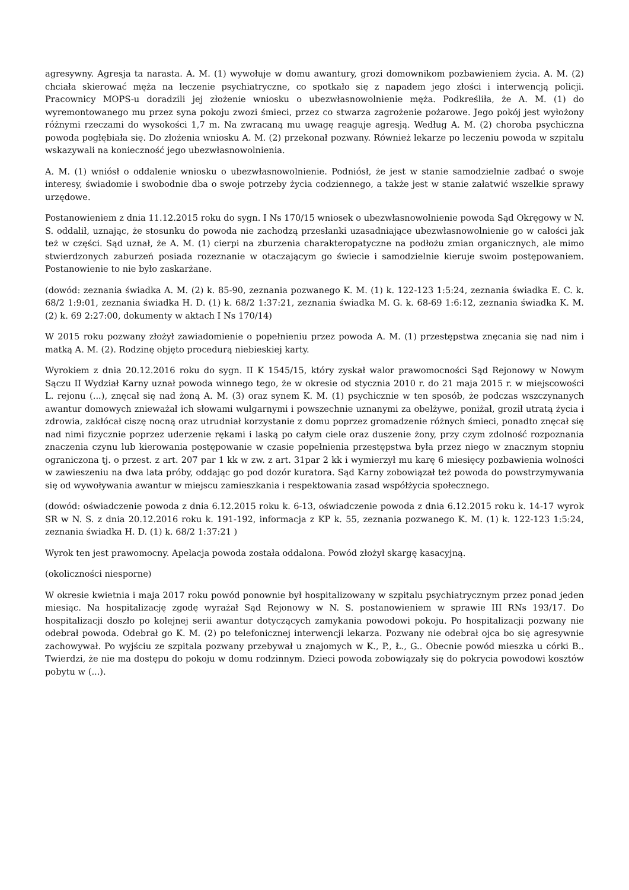agresywny. Agresja ta narasta. A. M. (1) wywołuje w domu awantury, grozi domownikom pozbawieniem życia. A. M. (2) chciała skierować męża na leczenie psychiatryczne, co spotkało się z napadem jego złości i interwencją policji. Pracownicy MOPS-u doradzili jej złożenie wniosku o ubezwłasnowolnienie męża. Podkreśliła, że A. M. (1) do wyremontowanego mu przez syna pokoju zwozi śmieci, przez co stwarza zagrożenie pożarowe. Jego pokój jest wyłożony różnymi rzeczami do wysokości 1,7 m. Na zwracaną mu uwagę reaguje agresją. Według A. M. (2) choroba psychiczna powoda pogłębiała się. Do złożenia wniosku A. M. (2) przekonał pozwany. Również lekarze po leczeniu powoda w szpitalu wskazywali na konieczność jego ubezwłasnowolnienia.
A. M. (1) wniósł o oddalenie wniosku o ubezwłasnowolnienie. Podniósł, że jest w stanie samodzielnie zadbać o swoje interesy, świadomie i swobodnie dba o swoje potrzeby życia codziennego, a także jest w stanie załatwić wszelkie sprawy urzędowe.
Postanowieniem z dnia 11.12.2015 roku do sygn. I Ns 170/15 wniosek o ubezwłasnowolnienie powoda Sąd Okręgowy w N. S. oddalił, uznając, że stosunku do powoda nie zachodzą przesłanki uzasadniające ubezwłasnowolnienie go w całości jak też w części. Sąd uznał, że A. M. (1) cierpi na zburzenia charakteropatyczne na podłożu zmian organicznych, ale mimo stwierdzonych zaburzeń posiada rozeznanie w otaczającym go świecie i samodzielnie kieruje swoim postępowaniem. Postanowienie to nie było zaskarżane.
(dowód: zeznania świadka A. M. (2) k. 85-90, zeznania pozwanego K. M. (1) k. 122-123 1:5:24, zeznania świadka E. C. k. 68/2 1:9:01, zeznania świadka H. D. (1) k. 68/2 1:37:21, zeznania świadka M. G. k. 68-69 1:6:12, zeznania świadka K. M. (2) k. 69 2:27:00, dokumenty w aktach I Ns 170/14)
W 2015 roku pozwany złożył zawiadomienie o popełnieniu przez powoda A. M. (1) przestępstwa znęcania się nad nim i matką A. M. (2). Rodzinę objęto procedurą niebieskiej karty.
Wyrokiem z dnia 20.12.2016 roku do sygn. II K 1545/15, który zyskał walor prawomocności Sąd Rejonowy w Nowym Sączu II Wydział Karny uznał powoda winnego tego, że w okresie od stycznia 2010 r. do 21 maja 2015 r. w miejscowości L. rejonu (...), znęcał się nad żoną A. M. (3) oraz synem K. M. (1) psychicznie w ten sposób, że podczas wszczynanych awantur domowych znieważał ich słowami wulgarnymi i powszechnie uznanymi za obelżywe, poniżał, groził utratą życia i zdrowia, zakłócał ciszę nocną oraz utrudniał korzystanie z domu poprzez gromadzenie różnych śmieci, ponadto znęcał się nad nimi fizycznie poprzez uderzenie rękami i laską po całym ciele oraz duszenie żony, przy czym zdolność rozpoznania znaczenia czynu lub kierowania postępowanie w czasie popełnienia przestępstwa była przez niego w znacznym stopniu ograniczona tj. o przest. z art. 207 par 1 kk w zw. z art. 31par 2 kk i wymierzył mu karę 6 miesięcy pozbawienia wolności w zawieszeniu na dwa lata próby, oddając go pod dozór kuratora. Sąd Karny zobowiązał też powoda do powstrzymywania się od wywoływania awantur w miejscu zamieszkania i respektowania zasad współżycia społecznego.
(dowód: oświadczenie powoda z dnia 6.12.2015 roku k. 6-13, oświadczenie powoda z dnia 6.12.2015 roku k. 14-17 wyrok SR w N. S. z dnia 20.12.2016 roku k. 191-192, informacja z KP k. 55, zeznania pozwanego K. M. (1) k. 122-123 1:5:24, zeznania świadka H. D. (1) k. 68/2 1:37:21 )
Wyrok ten jest prawomocny. Apelacja powoda została oddalona. Powód złożył skargę kasacyjną.
(okoliczności niesporne)
W okresie kwietnia i maja 2017 roku powód ponownie był hospitalizowany w szpitalu psychiatrycznym przez ponad jeden miesiąc. Na hospitalizację zgodę wyrażał Sąd Rejonowy w N. S. postanowieniem w sprawie III RNs 193/17. Do hospitalizacji doszło po kolejnej serii awantur dotyczących zamykania powodowi pokoju. Po hospitalizacji pozwany nie odebrał powoda. Odebrał go K. M. (2) po telefonicznej interwencji lekarza. Pozwany nie odebrał ojca bo się agresywnie zachowywał. Po wyjściu ze szpitala pozwany przebywał u znajomych w K., P., Ł., G.. Obecnie powód mieszka u córki B.. Twierdzi, że nie ma dostępu do pokoju w domu rodzinnym. Dzieci powoda zobowiązały się do pokrycia powodowi kosztów pobytu w (...).